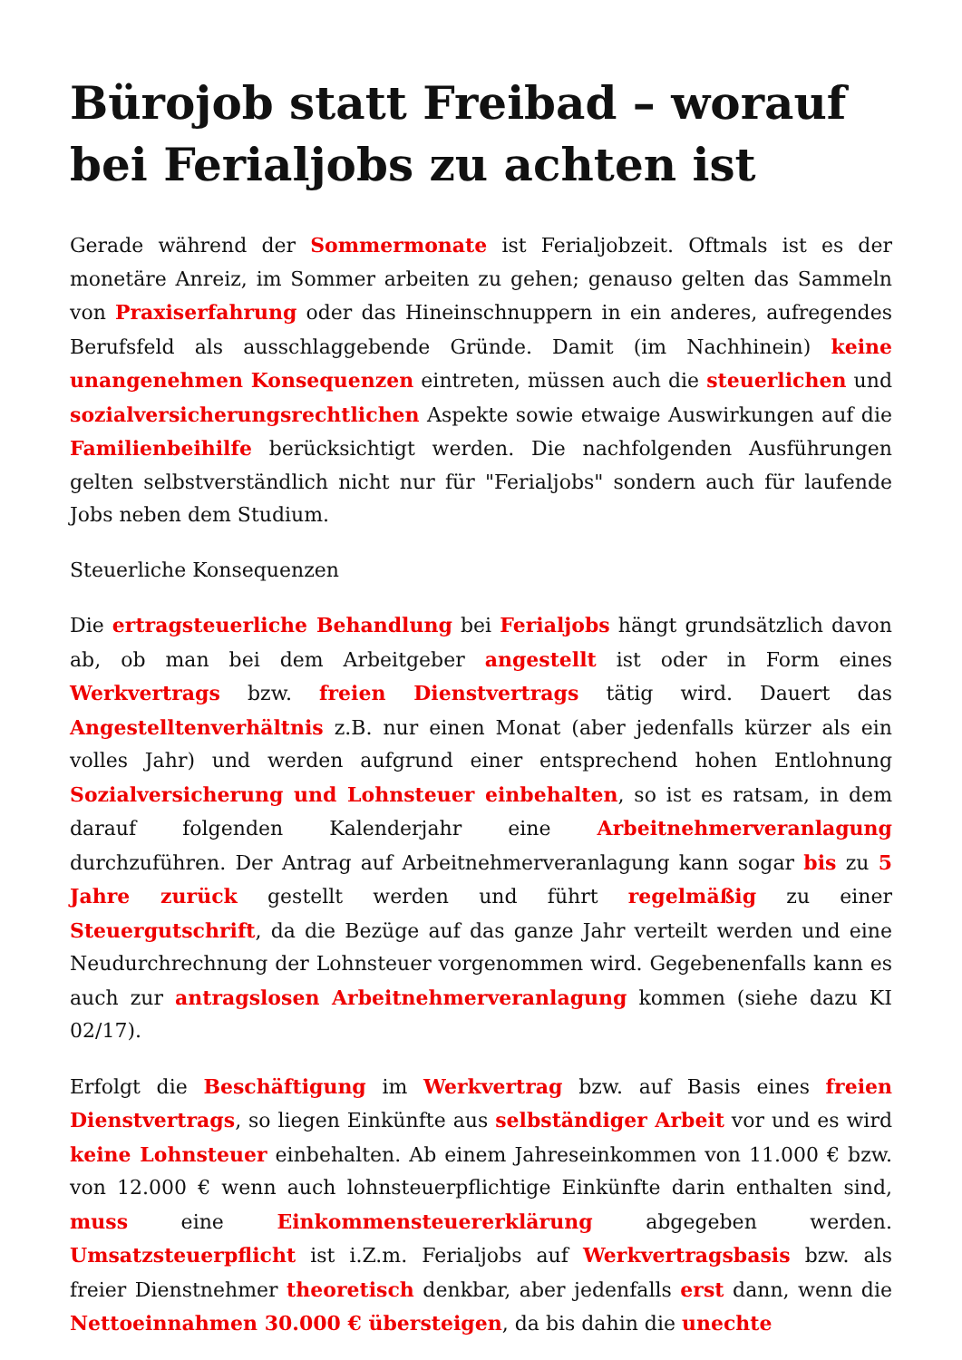Bürojob statt Freibad – worauf bei Ferialjobs zu achten ist
Gerade während der Sommermonate ist Ferialjobzeit. Oftmals ist es der monetäre Anreiz, im Sommer arbeiten zu gehen; genauso gelten das Sammeln von Praxiserfahrung oder das Hineinschnuppern in ein anderes, aufregendes Berufsfeld als ausschlaggebende Gründe. Damit (im Nachhinein) keine unangenehmen Konsequenzen eintreten, müssen auch die steuerlichen und sozialversicherungsrechtlichen Aspekte sowie etwaige Auswirkungen auf die Familienbeihilfe berücksichtigt werden. Die nachfolgenden Ausführungen gelten selbstverständlich nicht nur für "Ferialjobs" sondern auch für laufende Jobs neben dem Studium.
Steuerliche Konsequenzen
Die ertragsteuerliche Behandlung bei Ferialjobs hängt grundsätzlich davon ab, ob man bei dem Arbeitgeber angestellt ist oder in Form eines Werkvertrags bzw. freien Dienstvertrags tätig wird. Dauert das Angestelltenverhältnis z.B. nur einen Monat (aber jedenfalls kürzer als ein volles Jahr) und werden aufgrund einer entsprechend hohen Entlohnung Sozialversicherung und Lohnsteuer einbehalten, so ist es ratsam, in dem darauf folgenden Kalenderjahr eine Arbeitnehmerveranlagung durchzuführen. Der Antrag auf Arbeitnehmerveranlagung kann sogar bis zu 5 Jahre zurück gestellt werden und führt regelmäßig zu einer Steuergutschrift, da die Bezüge auf das ganze Jahr verteilt werden und eine Neudurchrechnung der Lohnsteuer vorgenommen wird. Gegebenenfalls kann es auch zur antragslosen Arbeitnehmerveranlagung kommen (siehe dazu KI 02/17).
Erfolgt die Beschäftigung im Werkvertrag bzw. auf Basis eines freien Dienstvertrags, so liegen Einkünfte aus selbständiger Arbeit vor und es wird keine Lohnsteuer einbehalten. Ab einem Jahreseinkommen von 11.000 € bzw. von 12.000 € wenn auch lohnsteuerpflichtige Einkünfte darin enthalten sind, muss eine Einkommensteuererklärung abgegeben werden. Umsatzsteuerpflicht ist i.Z.m. Ferialjobs auf Werkvertragsbasis bzw. als freier Dienstnehmer theoretisch denkbar, aber jedenfalls erst dann, wenn die Nettoeinnahmen 30.000 € übersteigen, da bis dahin die unechte